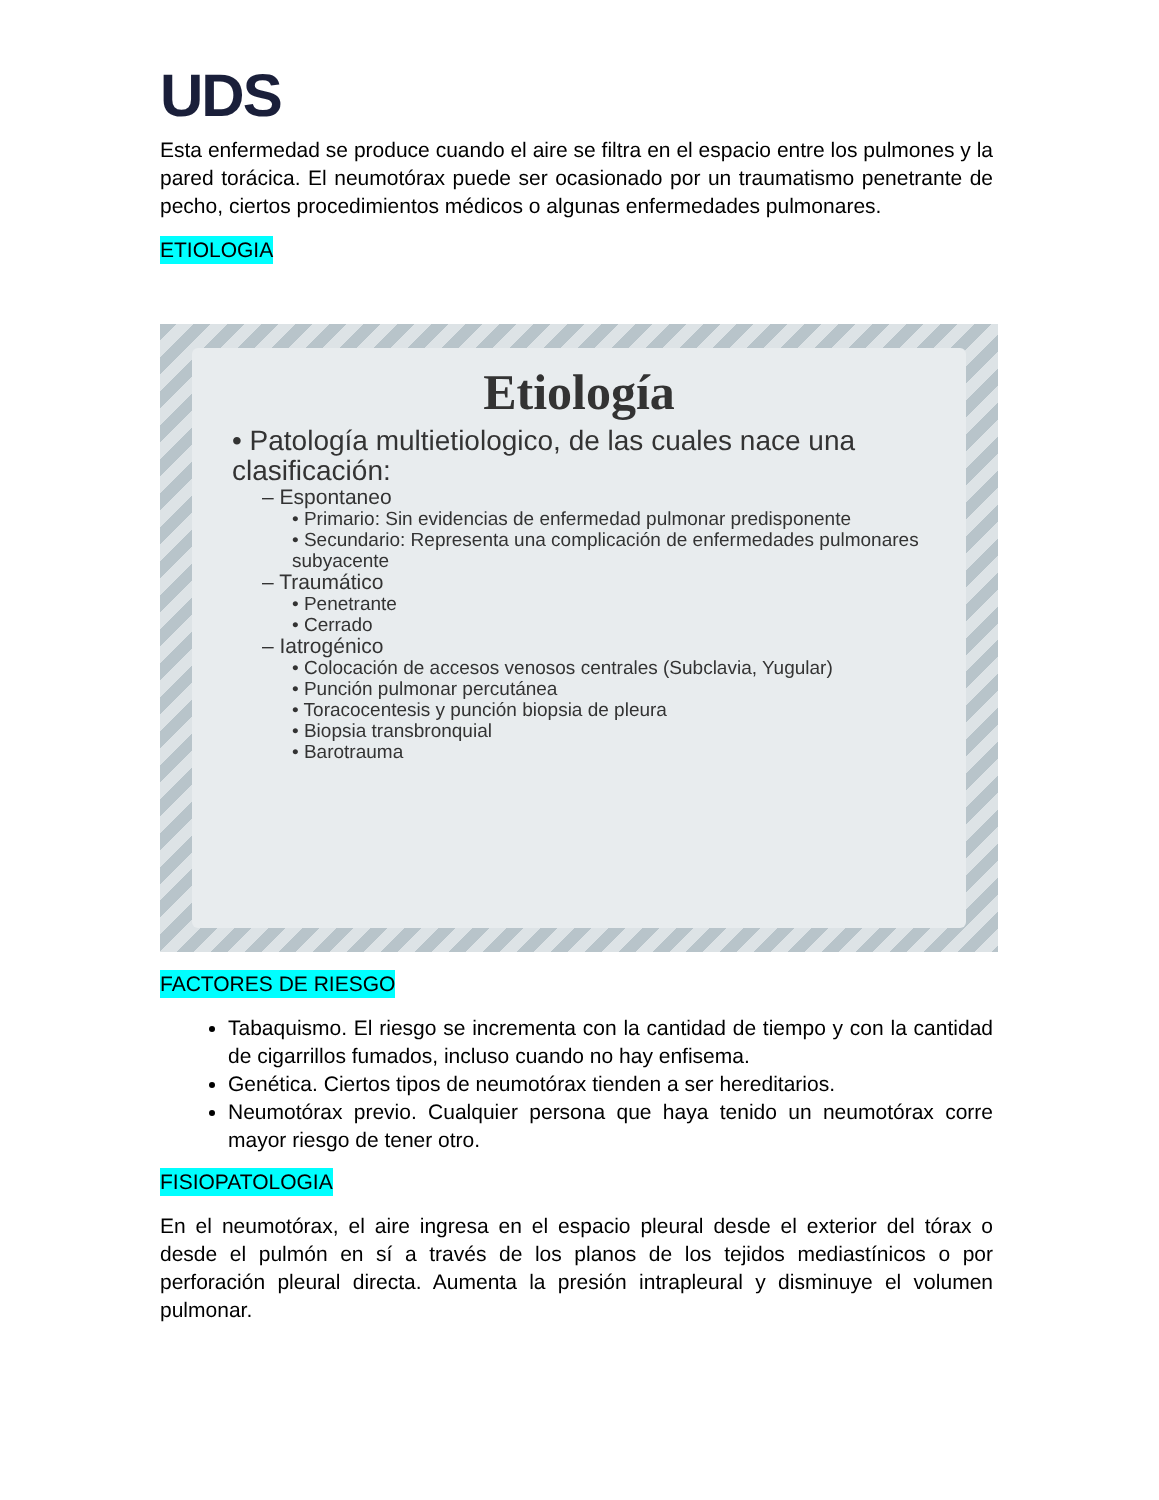UDS
Esta enfermedad se produce cuando el aire se filtra en el espacio entre los pulmones y la pared torácica. El neumotórax puede ser ocasionado por un traumatismo penetrante de pecho, ciertos procedimientos médicos o algunas enfermedades pulmonares.
ETIOLOGIA
Etiología
• Patología multietiologico, de las cuales nace una clasificación:
– Espontaneo
• Primario: Sin evidencias de enfermedad pulmonar predisponente
• Secundario: Representa una complicación de enfermedades pulmonares subyacente
– Traumático
• Penetrante
• Cerrado
– Iatrogénico
• Colocación de accesos venosos centrales (Subclavia, Yugular)
• Punción pulmonar percutánea
• Toracocentesis y punción biopsia de pleura
• Biopsia transbronquial
• Barotrauma
FACTORES DE RIESGO
Tabaquismo. El riesgo se incrementa con la cantidad de tiempo y con la cantidad de cigarrillos fumados, incluso cuando no hay enfisema.
Genética. Ciertos tipos de neumotórax tienden a ser hereditarios.
Neumotórax previo. Cualquier persona que haya tenido un neumotórax corre mayor riesgo de tener otro.
FISIOPATOLOGIA
En el neumotórax, el aire ingresa en el espacio pleural desde el exterior del tórax o desde el pulmón en sí a través de los planos de los tejidos mediastínicos o por perforación pleural directa. Aumenta la presión intrapleural y disminuye el volumen pulmonar.